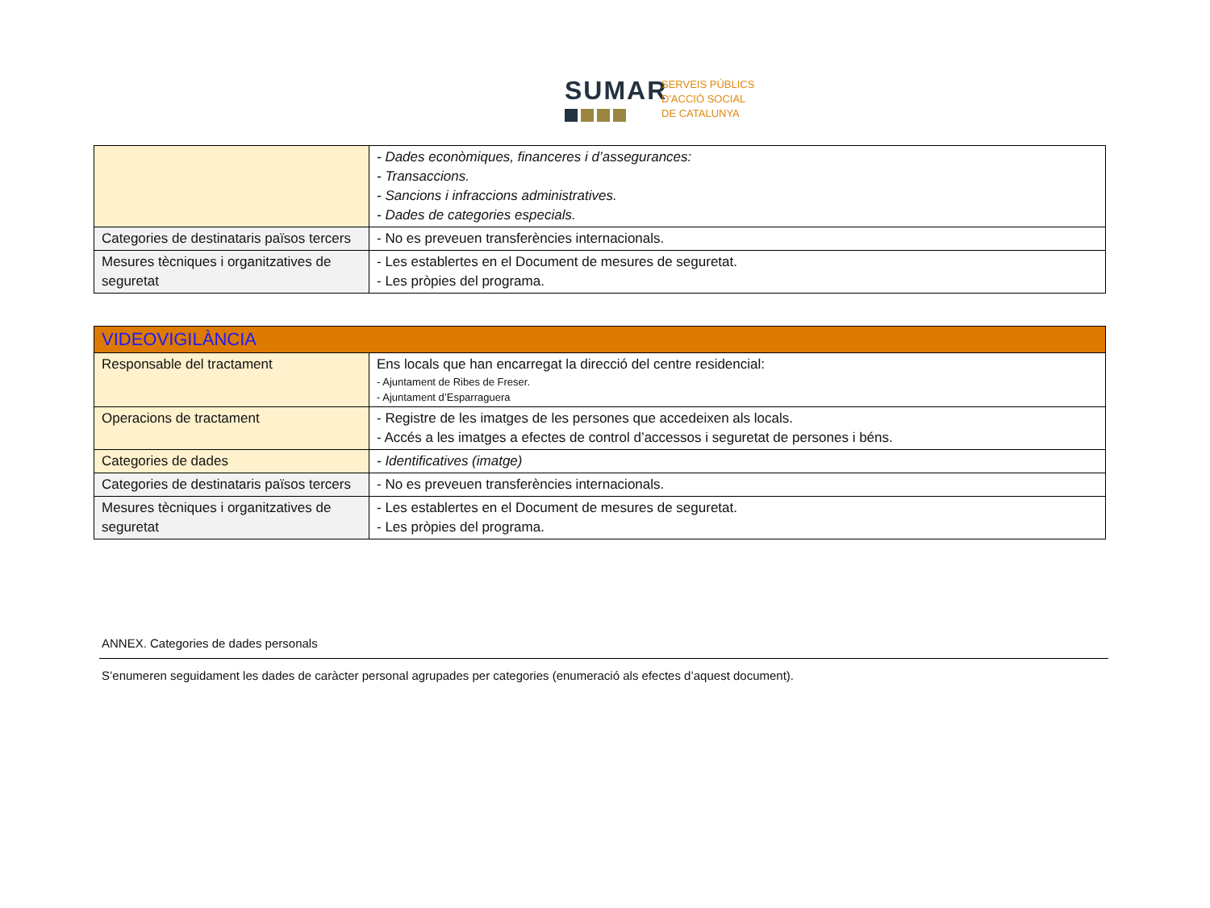SUMAR
SERVEIS PÚBLICS
D'ACCIÓ SOCIAL
DE CATALUNYA
| | - Dades econòmiques, financeres i d’assegurances: - Transaccions. - Sancions i infraccions administratives. - Dades de categories especials. |
| Categories de destinataris països tercers | - No es preveuen transferències internacionals. |
| Mesures tècniques i organitzatives de seguretat | - Les establertes en el Document de mesures de seguretat. - Les pròpies del programa. |
| VIDEOVIGILÀNCIA | |
| Responsable del tractament | Ens locals que han encarregat la direcció del centre residencial: - Ajuntament de Ribes de Freser. - Ajuntament d’Esparraguera |
| Operacions de tractament | - Registre de les imatges de les persones que accedeixen als locals. - Accés a les imatges a efectes de control d’accessos i seguretat de persones i béns. |
| Categories de dades | - Identificatives (imatge) |
| Categories de destinataris països tercers | - No es preveuen transferències internacionals. |
| Mesures tècniques i organitzatives de seguretat | - Les establertes en el Document de mesures de seguretat. - Les pròpies del programa. |
ANNEX. Categories de dades personals
S’enumeren seguidament les dades de caràcter personal agrupades per categories (enumeració als efectes d’aquest document).